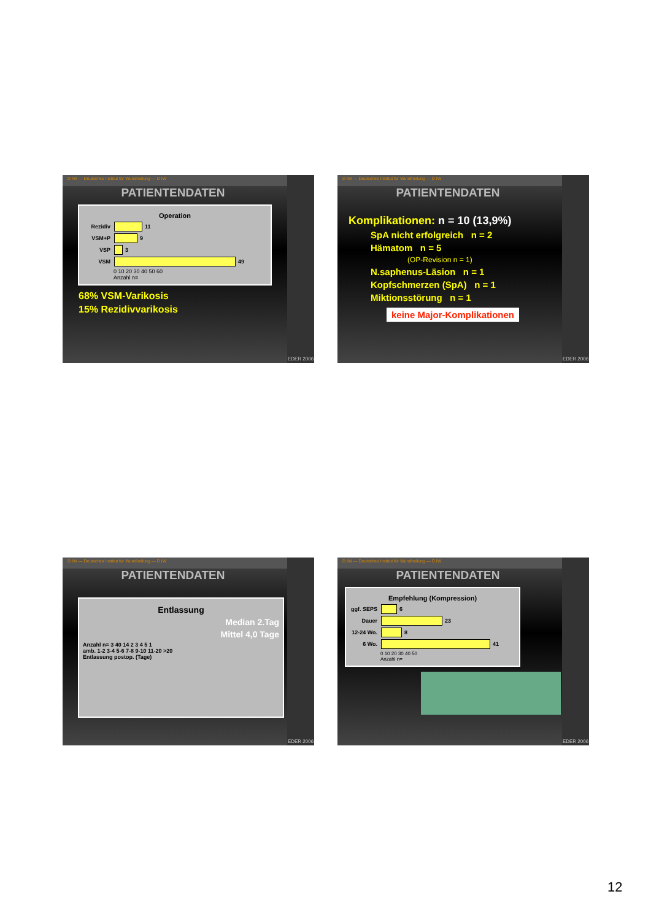D IW — Deutsches Institut für Wundheilung — D IW
PATIENTENDATEN
Operation
Rezidiv 11
VSM+P 9
VSP 3
VSM 49
0 10 20 30 40 50 60
Anzahl n=
68% VSM-Varikosis
15% Rezidivvarikosis
EDER 2006
D IW — Deutsches Institut für Wundheilung — D IW
PATIENTENDATEN
Komplikationen: n = 10 (13,9%)
SpA nicht erfolgreich n = 2
Hämatom n = 5
(OP-Revision n = 1)
N.saphenus-Läsion n = 1
Kopfschmerzen (SpA) n = 1
Miktionsstörung n = 1
keine Major-Komplikationen
EDER 2006
D IW — Deutsches Institut für Wundheilung — D IW
PATIENTENDATEN
Entlassung
Median 2.Tag
Mittel 4,0 Tage
Anzahl n= 3 40 14 2 3 4 5 1
amb. 1-2 3-4 5-6 7-8 9-10 11-20 >20
Entlassung postop. (Tage)
EDER 2006
D IW — Deutsches Institut für Wundheilung — D IW
PATIENTENDATEN
Empfehlung (Kompression)
ggf. SEPS 6
Dauer 23
12-24 Wo. 8
6 Wo. 41
0 10 20 30 40 50
Anzahl n=
EDER 2006
12